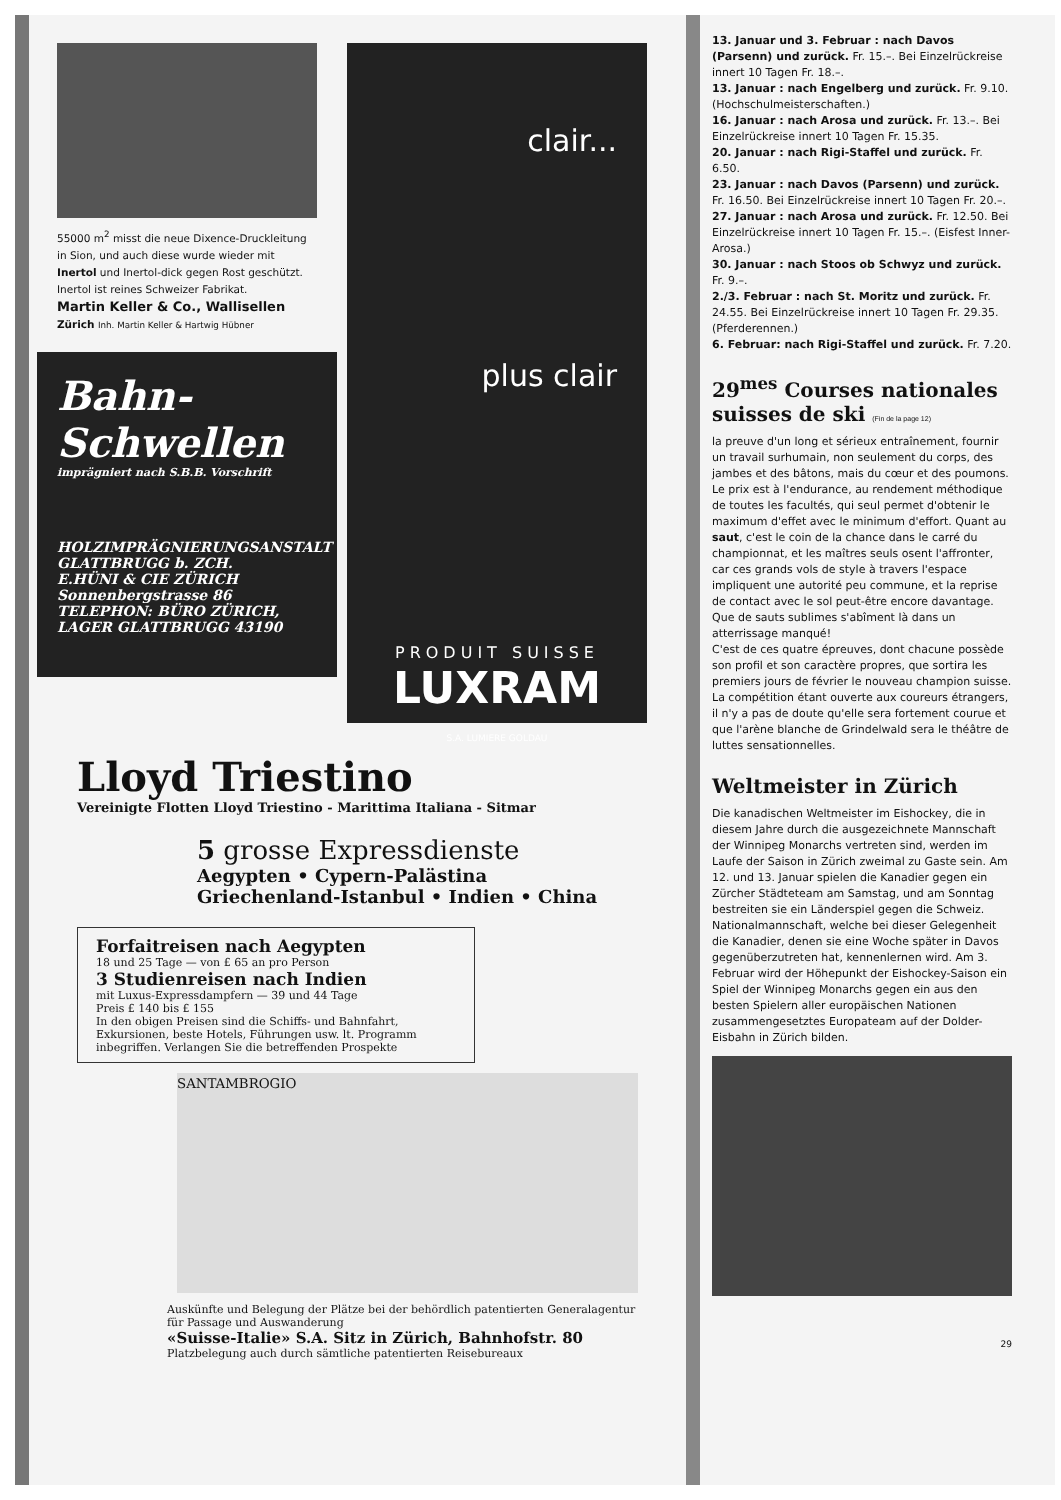55000 m<sup>2</sup> misst die neue Dixence-Druckleitung in Sion, und auch diese wurde wieder mit Inertol und Inertol-dick gegen Rost geschützt. Inertol ist reines Schweizer Fabrikat.
Martin Keller & Co., Wallisellen
Zürich Inh. Martin Keller & Hartwig Hübner
Bahn-Schwellen
imprägniert nach S.B.B. Vorschrift
HOLZIMPRÄGNIERUNGSANSTALT GLATTBRUGG b. ZCH.
E.HÜNI & CIE ZÜRICH
Sonnenbergstrasse 86
TELEPHON: BÜRO ZÜRICH, LAGER GLATTBRUGG 43190
clair...
plus clair
PRODUIT SUISSE
LUXRAM
S.A. LUMIERE GOLDAU
Lloyd Triestino
Vereinigte Flotten Lloyd Triestino - Marittima Italiana - Sitmar
5 grosse Expressdienste
Aegypten • Cypern-Palästina
Griechenland-Istanbul • Indien • China
Forfaitreisen nach Aegypten
18 und 25 Tage — von £ 65 an pro Person
3 Studienreisen nach Indien
mit Luxus-Expressdampfern — 39 und 44 Tage
Preis £ 140 bis £ 155
In den obigen Preisen sind die Schiffs- und Bahnfahrt, Exkursionen, beste Hotels, Führungen usw. lt. Programm inbegriffen. Verlangen Sie die betreffenden Prospekte
SANTAMBROGIO
Auskünfte und Belegung der Plätze bei der behördlich patentierten Generalagentur für Passage und Auswanderung
«Suisse-Italie» S.A. Sitz in Zürich, Bahnhofstr. 80
Platzbelegung auch durch sämtliche patentierten Reisebureaux
13. Januar und 3. Februar : nach Davos (Parsenn) und zurück. Fr. 15.–. Bei Einzelrückreise innert 10 Tagen Fr. 18.–.
13. Januar : nach Engelberg und zurück. Fr. 9.10. (Hochschulmeisterschaften.)
16. Januar : nach Arosa und zurück. Fr. 13.–. Bei Einzelrückreise innert 10 Tagen Fr. 15.35.
20. Januar : nach Rigi-Staffel und zurück. Fr. 6.50.
23. Januar : nach Davos (Parsenn) und zurück. Fr. 16.50. Bei Einzelrückreise innert 10 Tagen Fr. 20.–.
27. Januar : nach Arosa und zurück. Fr. 12.50. Bei Einzelrückreise innert 10 Tagen Fr. 15.–. (Eisfest Inner-Arosa.)
30. Januar : nach Stoos ob Schwyz und zurück. Fr. 9.–.
2./3. Februar : nach St. Moritz und zurück. Fr. 24.55. Bei Einzelrückreise innert 10 Tagen Fr. 29.35. (Pferderennen.)
6. Februar: nach Rigi-Staffel und zurück. Fr. 7.20.
29<sup>mes</sup> Courses nationales suisses de ski (Fin de la page 12)
la preuve d'un long et sérieux entraînement, fournir un travail surhumain, non seulement du corps, des jambes et des bâtons, mais du cœur et des poumons. Le prix est à l'endurance, au rendement méthodique de toutes les facultés, qui seul permet d'obtenir le maximum d'effet avec le minimum d'effort. Quant au saut, c'est le coin de la chance dans le carré du championnat, et les maîtres seuls osent l'affronter, car ces grands vols de style à travers l'espace impliquent une autorité peu commune, et la reprise de contact avec le sol peut-être encore davantage. Que de sauts sublimes s'abîment là dans un atterrissage manqué!
C'est de ces quatre épreuves, dont chacune possède son profil et son caractère propres, que sortira les premiers jours de février le nouveau champion suisse. La compétition étant ouverte aux coureurs étrangers, il n'y a pas de doute qu'elle sera fortement courue et que l'arène blanche de Grindelwald sera le théâtre de luttes sensationnelles.
Weltmeister in Zürich
Die kanadischen Weltmeister im Eishockey, die in diesem Jahre durch die ausgezeichnete Mannschaft der Winnipeg Monarchs vertreten sind, werden im Laufe der Saison in Zürich zweimal zu Gaste sein. Am 12. und 13. Januar spielen die Kanadier gegen ein Zürcher Städteteam am Samstag, und am Sonntag bestreiten sie ein Länderspiel gegen die Schweiz. Nationalmannschaft, welche bei dieser Gelegenheit die Kanadier, denen sie eine Woche später in Davos gegenüberzutreten hat, kennenlernen wird. Am 3. Februar wird der Höhepunkt der Eishockey-Saison ein Spiel der Winnipeg Monarchs gegen ein aus den besten Spielern aller europäischen Nationen zusammengesetztes Europateam auf der Dolder-Eisbahn in Zürich bilden.
29